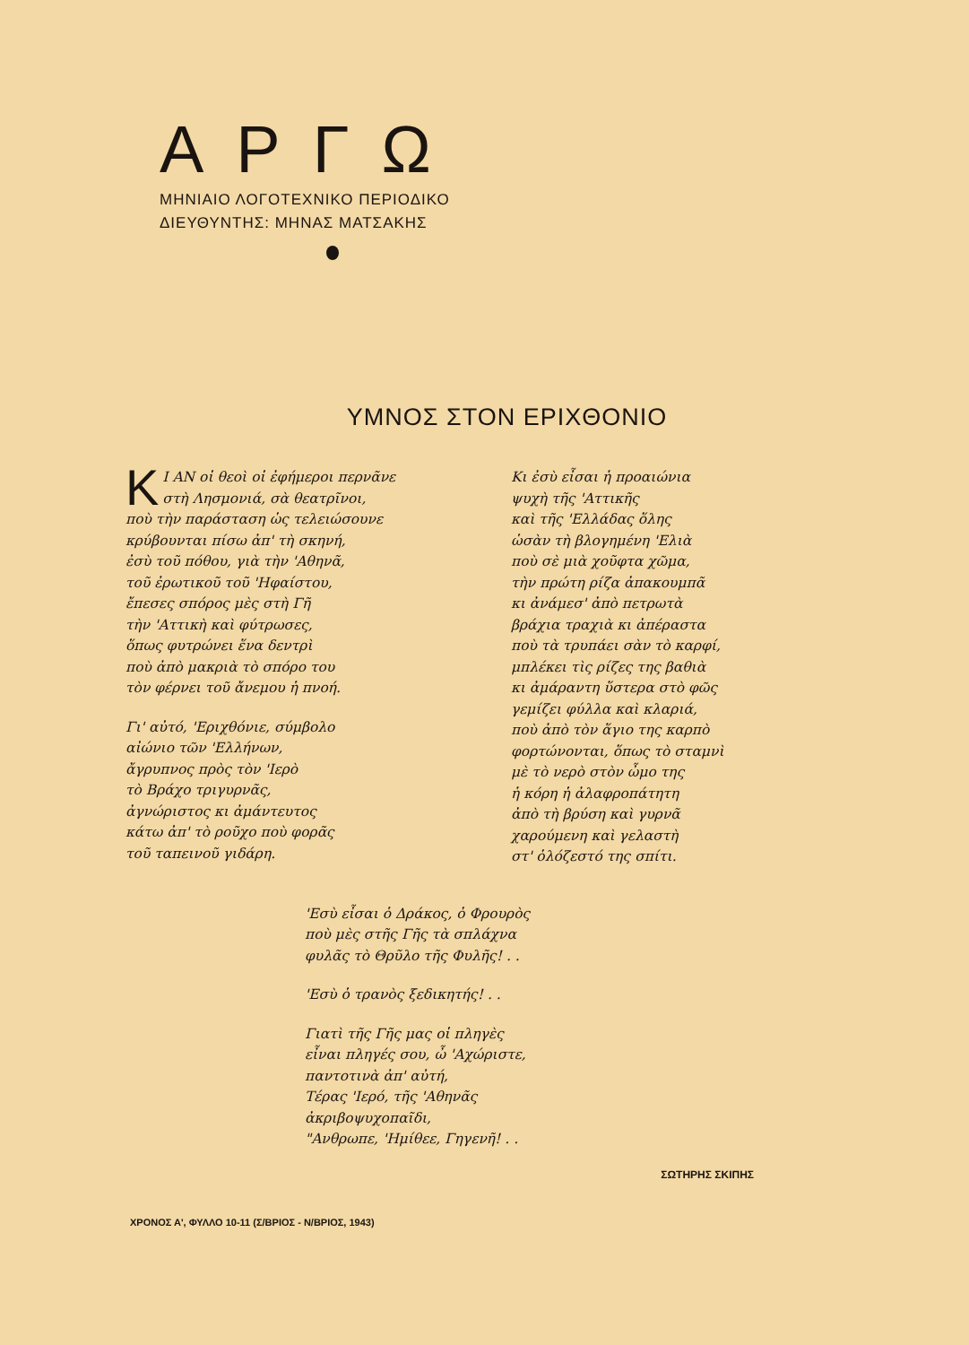ΑΡΓΩ
ΜΗΝΙΑΙΟ ΛΟΓΟΤΕΧΝΙΚΟ ΠΕΡΙΟΔΙΚΟ
ΔΙΕΥΘΥΝΤΗΣ: ΜΗΝΑΣ ΜΑΤΣΑΚΗΣ
ΥΜΝΟΣ ΣΤΟΝ ΕΡΙΧΘΟΝΙΟ
ΚΙ ΑΝ οἱ θεοὶ οἱ ἐφήμεροι περνᾶνε
στὴ Λησμονιά, σὰ θεατρῖνοι,
ποὺ τὴν παράσταση ὡς τελειώσουνε
κρύβουνται πίσω ἀπ' τὴ σκηνή,
ἐσὺ τοῦ πόθου, γιὰ τὴν 'Αθηνᾶ,
τοῦ ἐρωτικοῦ τοῦ 'Ηφαίστου,
ἔπεσες σπόρος μὲς στὴ Γῆ
τὴν 'Αττικὴ καὶ φύτρωσες,
ὅπως φυτρώνει ἕνα δεντρὶ
ποὺ ἀπὸ μακριὰ τὸ σπόρο του
τὸν φέρνει τοῦ ἄνεμου ἡ πνοή.
Γι' αὐτό, 'Εριχθόνιε, σύμβολο
αἰώνιο τῶν 'Ελλήνων,
ἄγρυπνος πρὸς τὸν 'Ιερὸ
τὸ Βράχο τριγυρνᾶς,
ἀγνώριστος κι ἀμάντευτος
κάτω ἀπ' τὸ ροῦχο ποὺ φορᾶς
τοῦ ταπεινοῦ γιδάρη.
Κι ἐσὺ εἶσαι ἡ προαιώνια
ψυχὴ τῆς 'Αττικῆς
καὶ τῆς 'Ελλάδας ὅλης
ὡσὰν τὴ βλογημένη 'Ελιὰ
ποὺ σὲ μιὰ χοῦφτα χῶμα,
τὴν πρώτη ρίζα ἀπακουμπᾶ
κι ἀνάμεσ' ἀπὸ πετρωτὰ
βράχια τραχιὰ κι ἀπέραστα
ποὺ τὰ τρυπάει σὰν τὸ καρφί,
μπλέκει τὶς ρίζες της βαθιὰ
κι ἀμάραντη ὕστερα στὸ φῶς
γεμίζει φύλλα καὶ κλαριά,
ποὺ ἀπὸ τὸν ἅγιο της καρπὸ
φορτώνονται, ὅπως τὸ σταμνὶ
μὲ τὸ νερὸ στὸν ὦμο της
ἡ κόρη ἡ ἀλαφροπάτητη
ἀπὸ τὴ βρύση καὶ γυρνᾶ
χαρούμενη καὶ γελαστὴ
στ' ὁλόζεστό της σπίτι.
'Εσὺ εἶσαι ὁ Δράκος, ὁ Φρουρὸς
ποὺ μὲς στῆς Γῆς τὰ σπλάχνα
φυλᾶς τὸ Θρῦλο τῆς Φυλῆς! . .
'Εσὺ ὁ τρανὸς ξεδικητής! . .
Γιατὶ τῆς Γῆς μας οἱ πληγὲς
εἶναι πληγές σου, ὦ 'Αχώριστε,
παντοτινὰ ἀπ' αὐτή,
Τέρας 'Ιερό, τῆς 'Αθηνᾶς
ἀκριβοψυχοπαῖδι,
"Ανθρωπε, 'Ημίθεε, Γηγενῆ! . .
ΣΩΤΗΡΗΣ ΣΚΙΠΗΣ
ΧΡΟΝΟΣ Α', ΦΥΛΛΟ 10-11 (Σ/ΒΡΙΟΣ - Ν/ΒΡΙΟΣ, 1943)